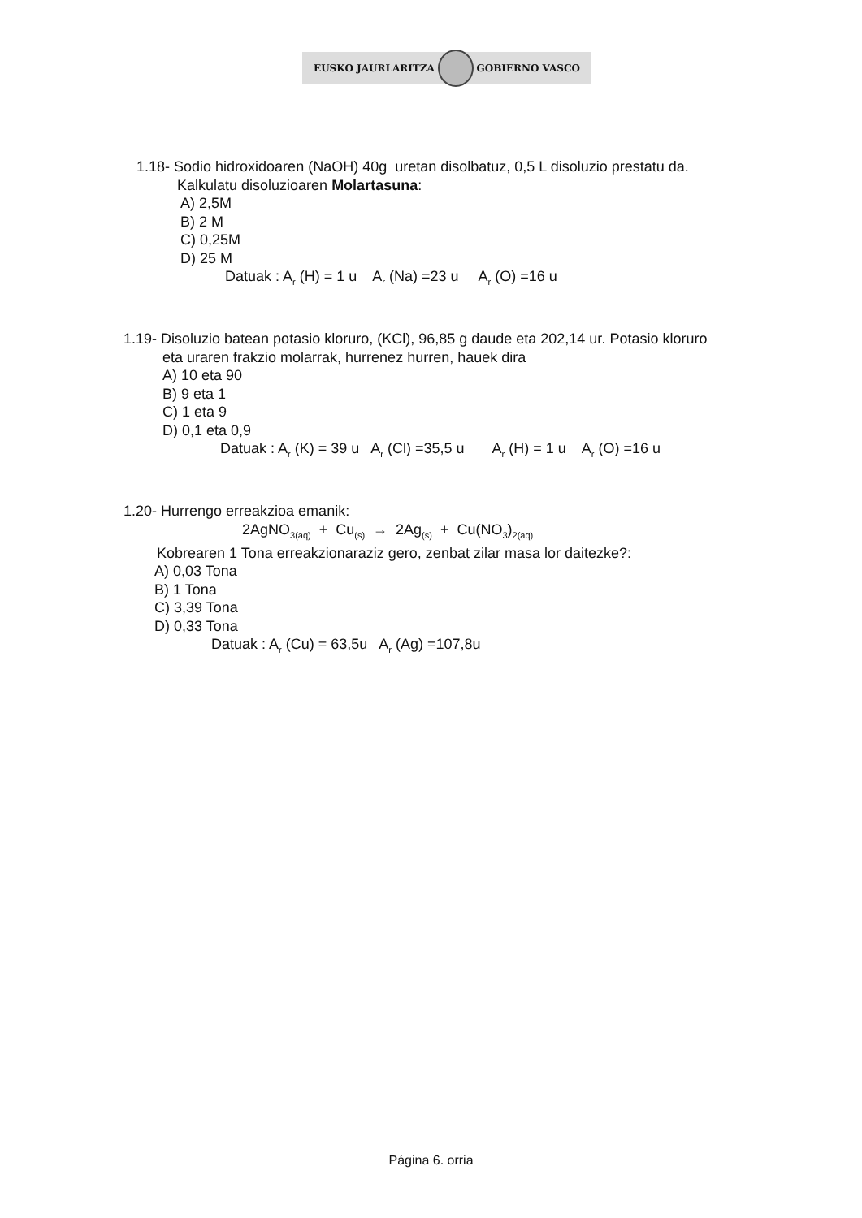EUSKO JAURLARITZA GOBIERNO VASCO
1.18- Sodio hidroxidoaren (NaOH) 40g uretan disolbatuz, 0,5 L disoluzio prestatu da.
Kalkulatu disoluzioaren Molartasuna:
A) 2,5M
B) 2 M
C) 0,25M
D) 25 M
Datuak : A<sub>r</sub> (H) = 1 u A<sub>r</sub> (Na) =23 u A<sub>r</sub> (O) =16 u
1.19- Disoluzio batean potasio kloruro, (KCl), 96,85 g daude eta 202,14 ur. Potasio kloruro
eta uraren frakzio molarrak, hurrenez hurren, hauek dira
A) 10 eta 90
B) 9 eta 1
C) 1 eta 9
D) 0,1 eta 0,9
Datuak : A<sub>r</sub> (K) = 39 u A<sub>r</sub> (Cl) =35,5 u A<sub>r</sub> (H) = 1 u A<sub>r</sub> (O) =16 u
1.20- Hurrengo erreakzioa emanik:
2AgNO<sub>3(aq)</sub> + Cu<sub>(s)</sub> → 2Ag<sub>(s)</sub> + Cu(NO<sub>3</sub>)<sub>2(aq)</sub>
Kobrearen 1 Tona erreakzionaraziz gero, zenbat zilar masa lor daitezke?:
A) 0,03 Tona
B) 1 Tona
C) 3,39 Tona
D) 0,33 Tona
Datuak : A<sub>r</sub> (Cu) = 63,5u A<sub>r</sub> (Ag) =107,8u
Página 6. orria